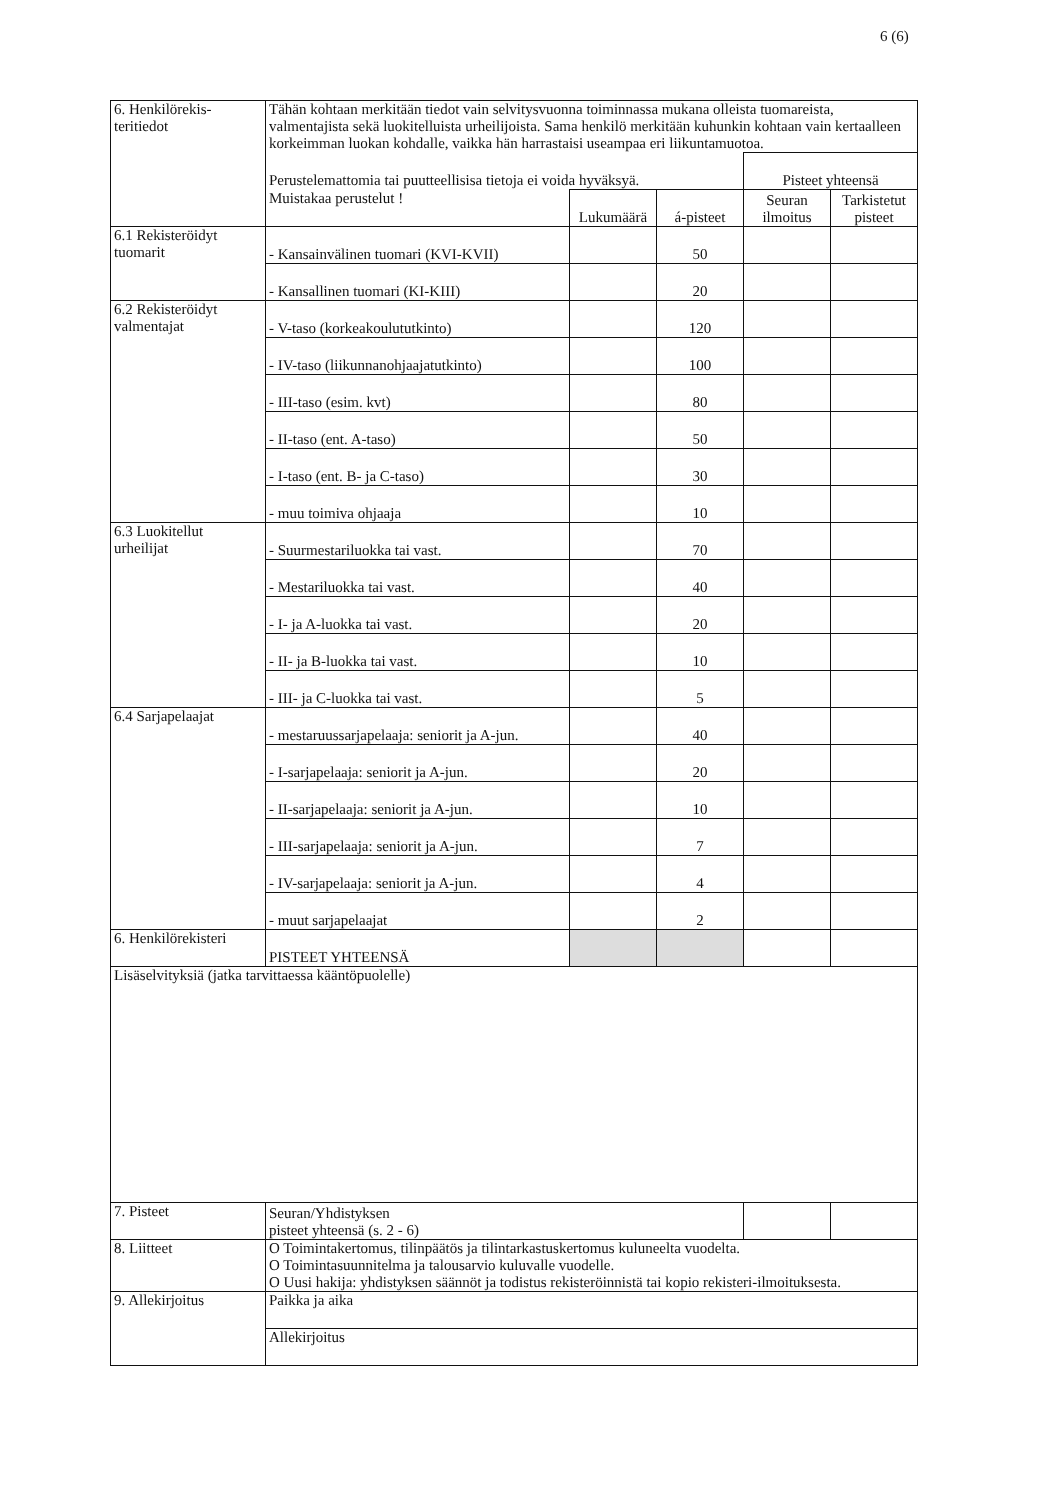6 (6)
| 6. Henkilörekis- teritiedot | Tähän kohtaan merkitään tiedot vain selvitysvuonna toiminnassa mukana olleista tuomareista, valmentajista sekä luokitelluista urheilijoista. Sama henkilö merkitään kuhunkin kohtaan vain kertaalleen korkeimman luokan kohdalle, vaikka hän harrastaisi useampaa eri liikuntamuotoa. | | | | |
| | Perustelemattomia tai puutteellisisa tietoja ei voida hyväksyä. | | | Pisteet yhteensä | |
| | Muistakaa perustelut ! | Lukumäärä | á-pisteet | Seuran ilmoitus | Tarkistetut pisteet |
| 6.1 Rekisteröidyt tuomarit | - Kansainvälinen tuomari (KVI-KVII) | | 50 | | |
| | - Kansallinen tuomari (KI-KIII) | | 20 | | |
| 6.2 Rekisteröidyt valmentajat | - V-taso (korkeakoulututkinto) | | 120 | | |
| | - IV-taso (liikunnanohjaajatutkinto) | | 100 | | |
| | - III-taso (esim. kvt) | | 80 | | |
| | - II-taso (ent. A-taso) | | 50 | | |
| | - I-taso (ent. B- ja C-taso) | | 30 | | |
| | - muu toimiva ohjaaja | | 10 | | |
| 6.3 Luokitellut urheilijat | - Suurmestariluokka tai vast. | | 70 | | |
| | - Mestariluokka tai vast. | | 40 | | |
| | - I- ja A-luokka tai vast. | | 20 | | |
| | - II- ja B-luokka tai vast. | | 10 | | |
| | - III- ja C-luokka tai vast. | | 5 | | |
| 6.4 Sarjapelaajat | - mestaruussarjapelaaja: seniorit ja A-jun. | | 40 | | |
| | - I-sarjapelaaja: seniorit ja A-jun. | | 20 | | |
| | - II-sarjapelaaja: seniorit ja A-jun. | | 10 | | |
| | - III-sarjapelaaja: seniorit ja A-jun. | | 7 | | |
| | - IV-sarjapelaaja: seniorit ja A-jun. | | 4 | | |
| | - muut sarjapelaajat | | 2 | | |
| 6. Henkilörekisteri | PISTEET YHTEENSÄ | | | | |
| Lisäselvityksiä (jatka tarvittaessa kääntöpuolelle) | | | | | |
| 7. Pisteet | Seuran/Yhdistyksen pisteet yhteensä (s. 2 - 6) | | | | |
| 8. Liitteet | O Toimintakertomus, tilinpäätös ja tilintarkastuskertomus kuluneelta vuodelta. O Toimintasuunnitelma ja talousarvio kuluvalle vuodelle. O Uusi hakija: yhdistyksen säännöt ja todistus rekisteröinnistä tai kopio rekisteri-ilmoituksesta. | | | | |
| 9. Allekirjoitus | Paikka ja aika | | | | |
| | Allekirjoitus | | | | |